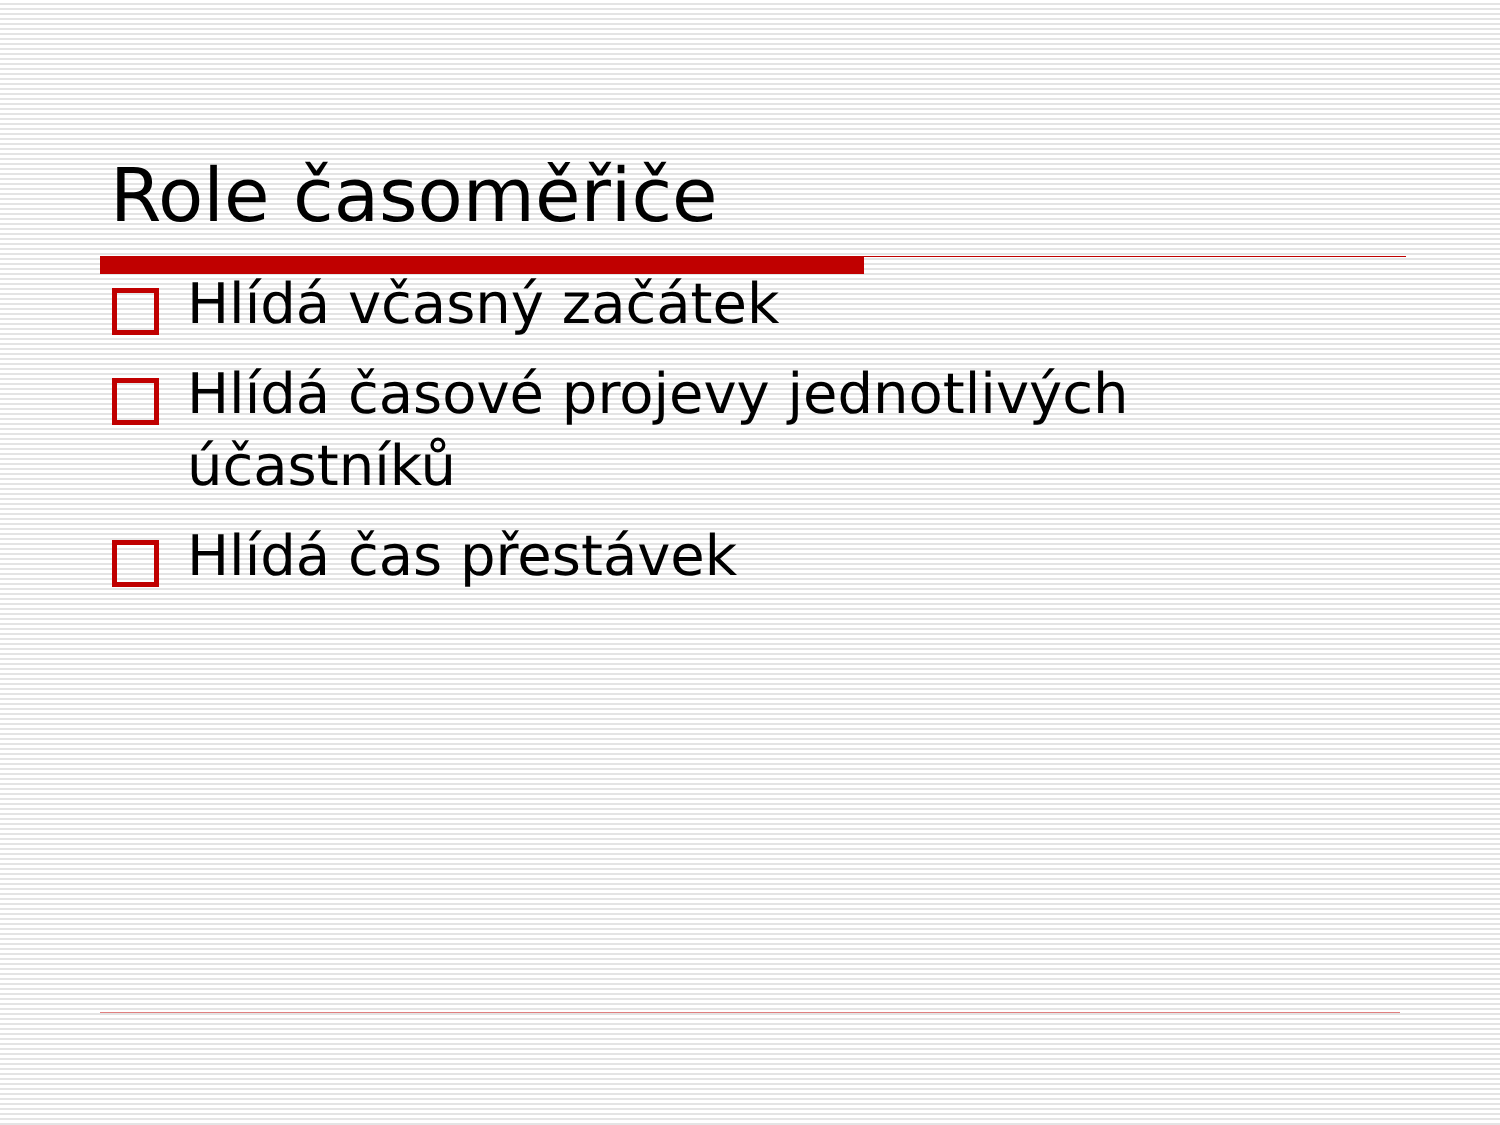Role časoměřiče
Hlídá včasný začátek
Hlídá časové projevy jednotlivých účastníků
Hlídá čas přestávek